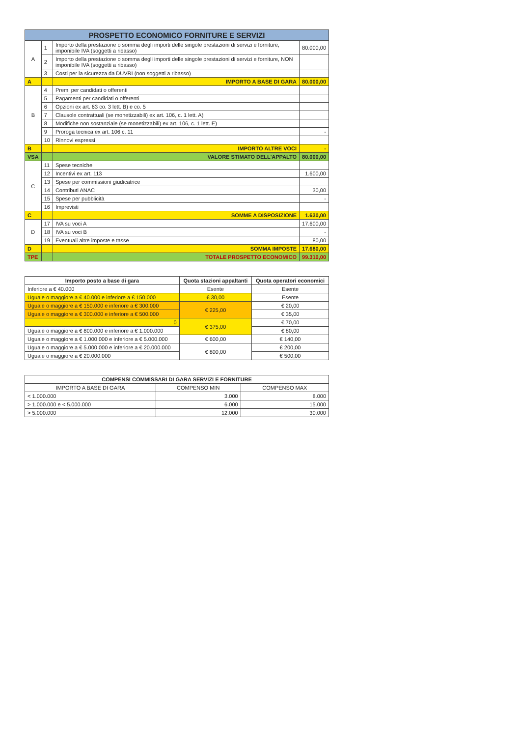| PROSPETTO ECONOMICO FORNITURE E SERVIZI | | | |
| --- | --- | --- | --- |
| A | 1 | Importo della prestazione o somma degli importi delle singole prestazioni di servizi e forniture, imponibile IVA (soggetti a ribasso) | 80.000,00 |
| | 2 | Importo della prestazione o somma degli importi delle singole prestazioni di servizi e forniture, NON imponibile IVA (soggetti a ribasso) | |
| | 3 | Costi per la sicurezza da DUVRI (non soggetti a ribasso) | |
| A | | IMPORTO A BASE DI GARA | 80.000,00 |
| B | 4 | Premi per candidati o offerenti | |
| | 5 | Pagamenti per candidati o offerenti | |
| | 6 | Opzioni ex art. 63 co. 3 lett. B) e co. 5 | |
| | 7 | Clausole contrattuali (se monetizzabili) ex art. 106, c. 1 lett. A) | |
| | 8 | Modifiche non sostanziale (se monetizzabili) ex art. 106, c. 1 lett. E) | |
| | 9 | Proroga tecnica ex art. 106 c. 11 | - |
| | 10 | Rinnovi espressi | |
| B | | IMPORTO ALTRE VOCI | - |
| VSA | | VALORE STIMATO DELL'APPALTO | 80.000,00 |
| C | 11 | Spese tecniche | |
| | 12 | Incentivi ex art. 113 | 1.600,00 |
| | 13 | Spese per commissioni giudicatrice | |
| | 14 | Contributi ANAC | 30,00 |
| | 15 | Spese per pubblicità | - |
| | 16 | Imprevisti | |
| C | | SOMME A DISPOSIZIONE | 1.630,00 |
| D | 17 | IVA su voci A | 17.600,00 |
| | 18 | IVA su voci B | - |
| | 19 | Eventuali altre imposte e tasse | 80,00 |
| D | | SOMMA IMPOSTE | 17.680,00 |
| TPE | | TOTALE PROSPETTO ECONOMICO | 99.310,00 |
| Importo posto a base di gara | Quota stazioni appaltanti | Quota operatori economici |
| --- | --- | --- |
| Inferiore a € 40.000 | Esente | Esente |
| Uguale o maggiore a € 40.000 e inferiore a € 150.000 | € 30,00 | Esente |
| Uguale o maggiore a € 150.000 e inferiore a € 300.000 | € 225,00 | € 20,00 |
| Uguale o maggiore a € 300.000 e inferiore a € 500.000 | | € 35,00 |
| 0 | € 375,00 | € 70,00 |
| Uguale o maggiore a € 800.000 e inferiore a € 1.000.000 | | € 80,00 |
| Uguale o maggiore a € 1.000.000 e inferiore a € 5.000.000 | € 600,00 | € 140,00 |
| Uguale o maggiore a € 5.000.000 e inferiore a € 20.000.000 | € 800,00 | € 200,00 |
| Uguale o maggiore a € 20.000.000 | | € 500,00 |
| COMPENSI COMMISSARI DI GARA SERVIZI E FORNITURE | | |
| --- | --- | --- |
| IMPORTO A BASE DI GARA | COMPENSO MIN | COMPENSO MAX |
| < 1.000.000 | 3.000 | 8.000 |
| > 1.000.000 e < 5.000.000 | 6.000 | 15.000 |
| > 5.000.000 | 12.000 | 30.000 |